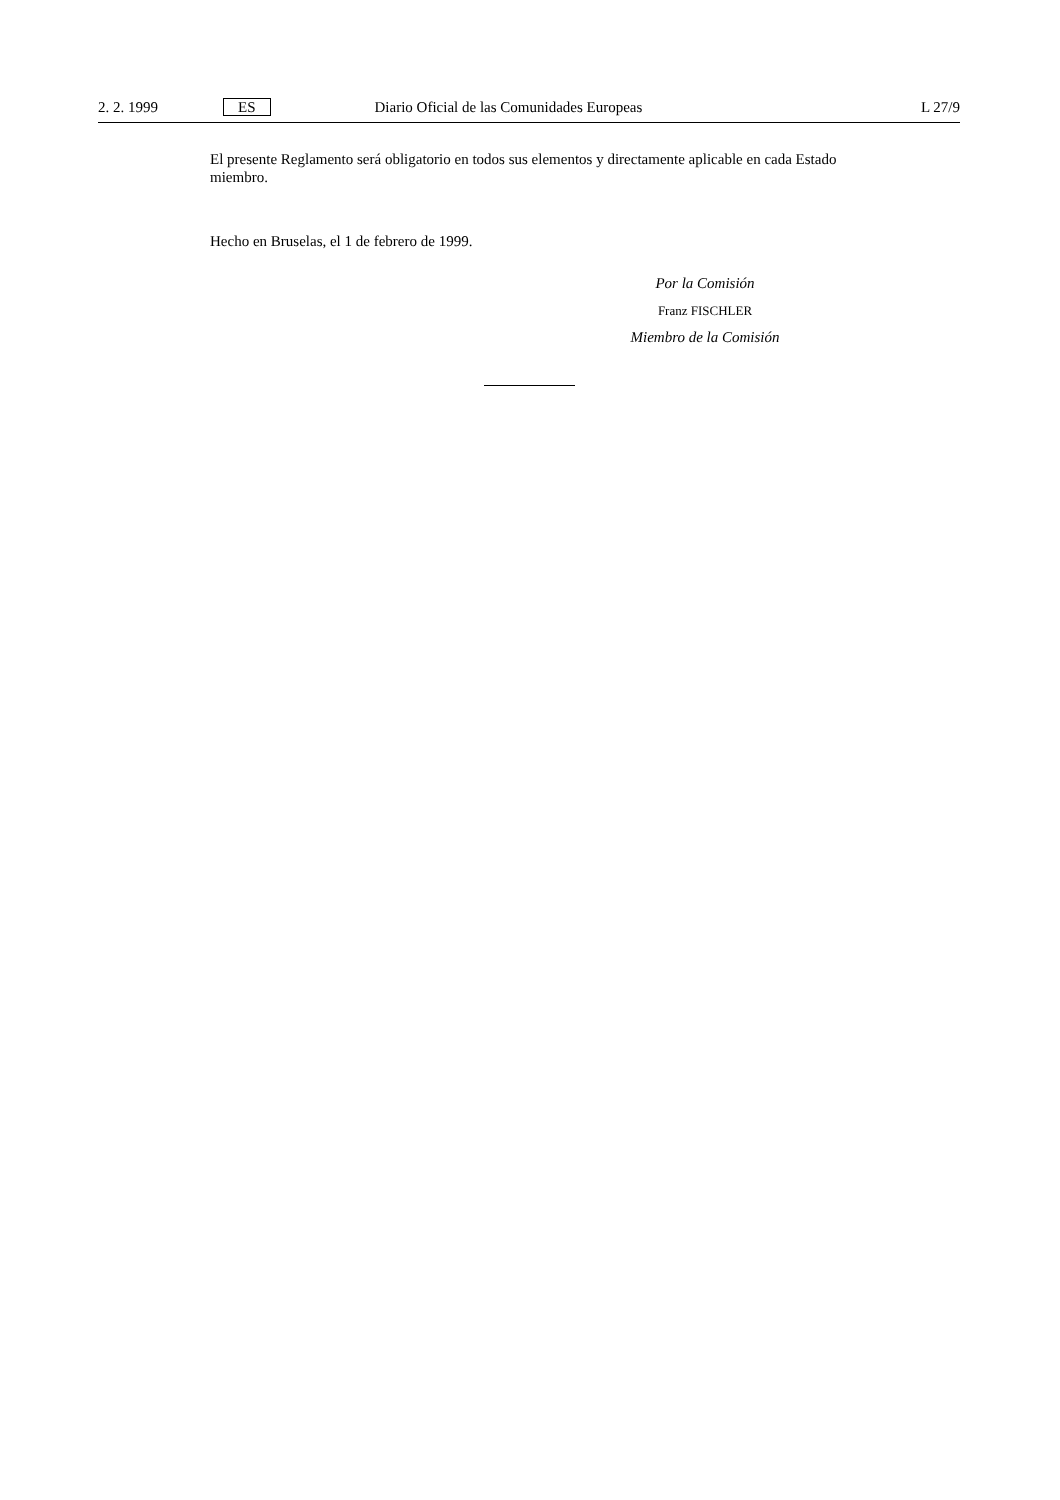2. 2. 1999 ES Diario Oficial de las Comunidades Europeas L 27/9
El presente Reglamento será obligatorio en todos sus elementos y directamente aplicable en cada Estado miembro.
Hecho en Bruselas, el 1 de febrero de 1999.
Por la Comisión
Franz FISCHLER
Miembro de la Comisión